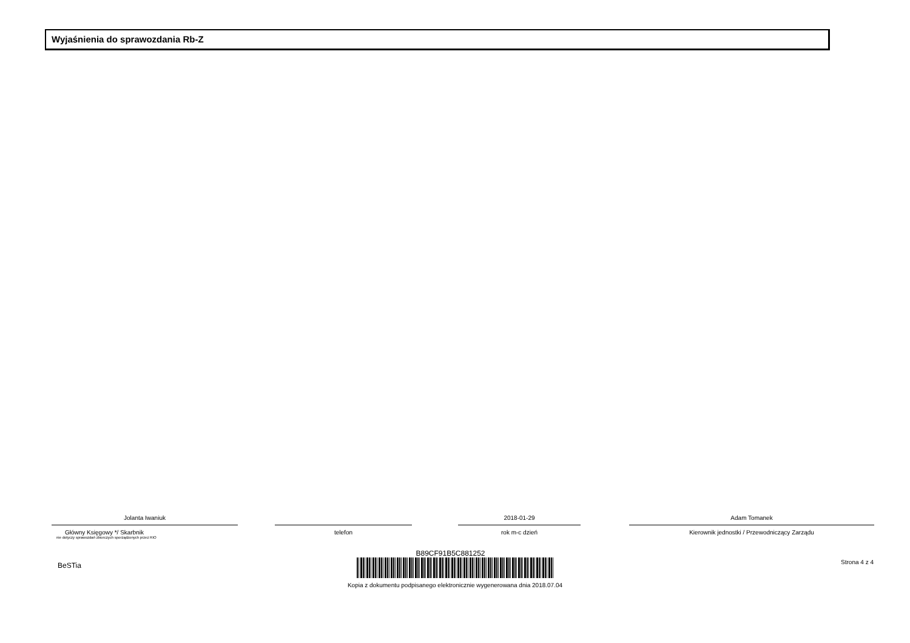Wyjaśnienia do sprawozdania Rb-Z
Jolanta Iwaniuk
Główny Księgowy */ Skarbnik
nie dotyczy sprawozdań zbiorczych sporządzonych przez RIO
telefon
2018-01-29
rok m-c dzień
Adam Tomanek
Kierownik jednostki / Przewodniczący Zarządu
BeSTia Strona 4 z 4
B89CF91B5C881252
Kopia z dokumentu podpisanego elektronicznie wygenerowana dnia 2018.07.04